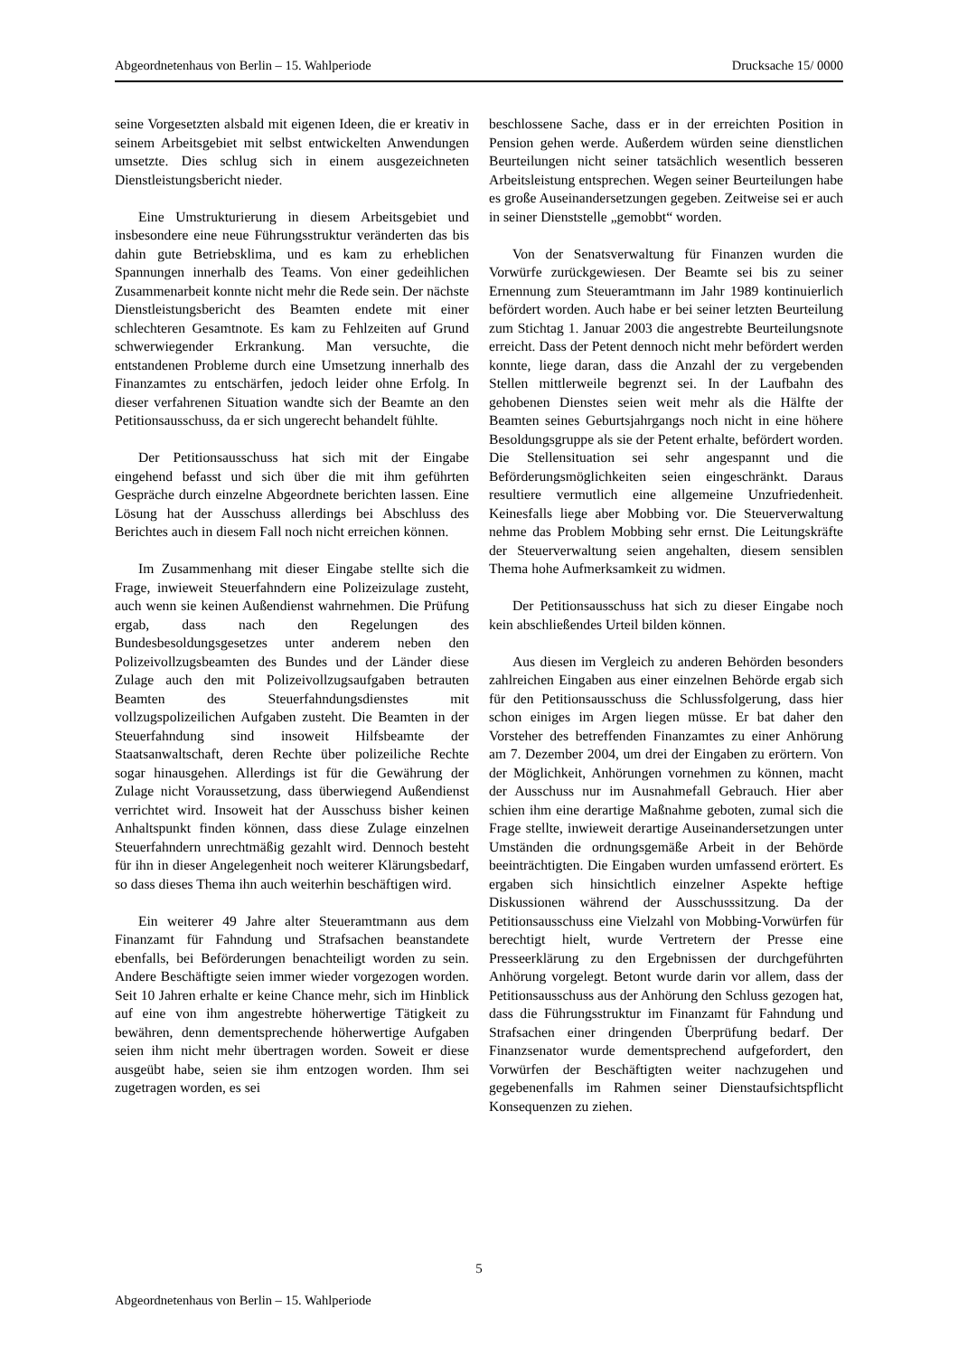Abgeordnetenhaus von Berlin – 15. Wahlperiode Drucksache 15/ 0000
seine Vorgesetzten alsbald mit eigenen Ideen, die er kreativ in seinem Arbeitsgebiet mit selbst entwickelten Anwendungen umsetzte. Dies schlug sich in einem ausgezeichneten Dienstleistungsbericht nieder.
Eine Umstrukturierung in diesem Arbeitsgebiet und insbesondere eine neue Führungsstruktur veränderten das bis dahin gute Betriebsklima, und es kam zu erheblichen Spannungen innerhalb des Teams. Von einer gedeihlichen Zusammenarbeit konnte nicht mehr die Rede sein. Der nächste Dienstleistungsbericht des Beamten endete mit einer schlechteren Gesamtnote. Es kam zu Fehlzeiten auf Grund schwerwiegender Erkrankung. Man versuchte, die entstandenen Probleme durch eine Umsetzung innerhalb des Finanzamtes zu entschärfen, jedoch leider ohne Erfolg. In dieser verfahrenen Situation wandte sich der Beamte an den Petitionsausschuss, da er sich ungerecht behandelt fühlte.
Der Petitionsausschuss hat sich mit der Eingabe eingehend befasst und sich über die mit ihm geführten Gespräche durch einzelne Abgeordnete berichten lassen. Eine Lösung hat der Ausschuss allerdings bei Abschluss des Berichtes auch in diesem Fall noch nicht erreichen können.
Im Zusammenhang mit dieser Eingabe stellte sich die Frage, inwieweit Steuerfahndern eine Polizeizulage zusteht, auch wenn sie keinen Außendienst wahrnehmen. Die Prüfung ergab, dass nach den Regelungen des Bundesbesoldungsgesetzes unter anderem neben den Polizeivollzugsbeamten des Bundes und der Länder diese Zulage auch den mit Polizeivollzugsaufgaben betrauten Beamten des Steuerfahndungsdienstes mit vollzugspolizeilichen Aufgaben zusteht. Die Beamten in der Steuerfahndung sind insoweit Hilfsbeamte der Staatsanwaltschaft, deren Rechte über polizeiliche Rechte sogar hinausgehen. Allerdings ist für die Gewährung der Zulage nicht Voraussetzung, dass überwiegend Außendienst verrichtet wird. Insoweit hat der Ausschuss bisher keinen Anhaltspunkt finden können, dass diese Zulage einzelnen Steuerfahndern unrechtmäßig gezahlt wird. Dennoch besteht für ihn in dieser Angelegenheit noch weiterer Klärungsbedarf, so dass dieses Thema ihn auch weiterhin beschäftigen wird.
Ein weiterer 49 Jahre alter Steueramtmann aus dem Finanzamt für Fahndung und Strafsachen beanstandete ebenfalls, bei Beförderungen benachteiligt worden zu sein. Andere Beschäftigte seien immer wieder vorgezogen worden. Seit 10 Jahren erhalte er keine Chance mehr, sich im Hinblick auf eine von ihm angestrebte höherwertige Tätigkeit zu bewähren, denn dementsprechende höherwertige Aufgaben seien ihm nicht mehr übertragen worden. Soweit er diese ausgeübt habe, seien sie ihm entzogen worden. Ihm sei zugetragen worden, es sei
beschlossene Sache, dass er in der erreichten Position in Pension gehen werde. Außerdem würden seine dienstlichen Beurteilungen nicht seiner tatsächlich wesentlich besseren Arbeitsleistung entsprechen. Wegen seiner Beurteilungen habe es große Auseinandersetzungen gegeben. Zeitweise sei er auch in seiner Dienststelle „gemobbt“ worden.
Von der Senatsverwaltung für Finanzen wurden die Vorwürfe zurückgewiesen. Der Beamte sei bis zu seiner Ernennung zum Steueramtmann im Jahr 1989 kontinuierlich befördert worden. Auch habe er bei seiner letzten Beurteilung zum Stichtag 1. Januar 2003 die angestrebte Beurteilungsnote erreicht. Dass der Petent dennoch nicht mehr befördert werden konnte, liege daran, dass die Anzahl der zu vergebenden Stellen mittlerweile begrenzt sei. In der Laufbahn des gehobenen Dienstes seien weit mehr als die Hälfte der Beamten seines Geburtsjahrgangs noch nicht in eine höhere Besoldungsgruppe als sie der Petent erhalte, befördert worden. Die Stellensituation sei sehr angespannt und die Beförderungsmöglichkeiten seien eingeschränkt. Daraus resultiere vermutlich eine allgemeine Unzufriedenheit. Keinesfalls liege aber Mobbing vor. Die Steuerverwaltung nehme das Problem Mobbing sehr ernst. Die Leitungskräfte der Steuerverwaltung seien angehalten, diesem sensiblen Thema hohe Aufmerksamkeit zu widmen.
Der Petitionsausschuss hat sich zu dieser Eingabe noch kein abschließendes Urteil bilden können.
Aus diesen im Vergleich zu anderen Behörden besonders zahlreichen Eingaben aus einer einzelnen Behörde ergab sich für den Petitionsausschuss die Schlussfolgerung, dass hier schon einiges im Argen liegen müsse. Er bat daher den Vorsteher des betreffenden Finanzamtes zu einer Anhörung am 7. Dezember 2004, um drei der Eingaben zu erörtern. Von der Möglichkeit, Anhörungen vornehmen zu können, macht der Ausschuss nur im Ausnahmefall Gebrauch. Hier aber schien ihm eine derartige Maßnahme geboten, zumal sich die Frage stellte, inwieweit derartige Auseinandersetzungen unter Umständen die ordnungsgemäße Arbeit in der Behörde beeinträchtigten. Die Eingaben wurden umfassend erörtert. Es ergaben sich hinsichtlich einzelner Aspekte heftige Diskussionen während der Ausschusssitzung. Da der Petitionsausschuss eine Vielzahl von Mobbing-Vorwürfen für berechtigt hielt, wurde Vertretern der Presse eine Presseerklärung zu den Ergebnissen der durchgeführten Anhörung vorgelegt. Betont wurde darin vor allem, dass der Petitionsausschuss aus der Anhörung den Schluss gezogen hat, dass die Führungsstruktur im Finanzamt für Fahndung und Strafsachen einer dringenden Überprüfung bedarf. Der Finanzsenator wurde dementsprechend aufgefordert, den Vorwürfen der Beschäftigten weiter nachzugehen und gegebenenfalls im Rahmen seiner Dienstaufsichtspflicht Konsequenzen zu ziehen.
5
Abgeordnetenhaus von Berlin – 15. Wahlperiode